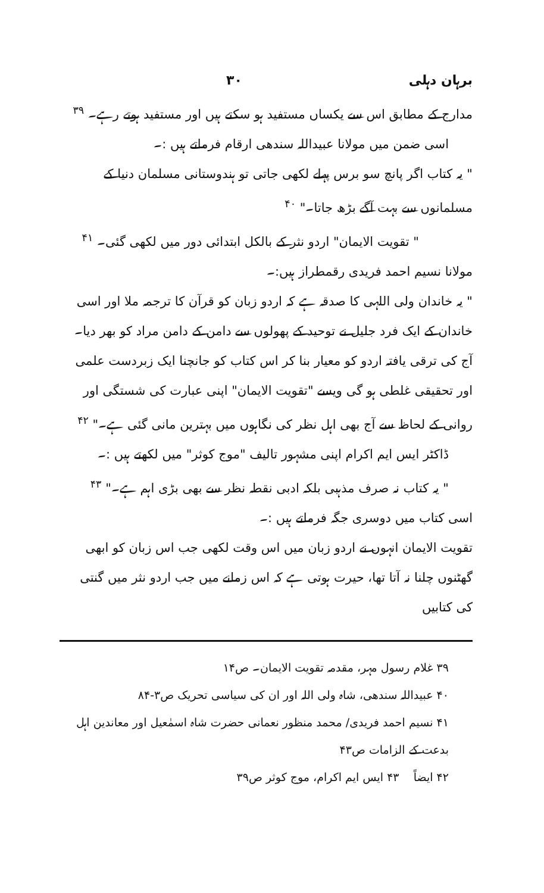برہان دہلی ۳۰
مدارج کے مطابق اس سے یکساں مستفید ہو سکتے ہیں اور مستفید ہوتے رہے۔ <sup>۳۹</sup>
اسی ضمن میں مولانا عبیداللہ سندھی ارقام فرماتے ہیں :۔
" یہ کتاب اگر پانچ سو برس پہلے لکھی جاتی تو ہندوستانی مسلمان دنیا کے مسلمانوں سے بہت آگے بڑھ جاتا۔" <sup>۴۰</sup>
" تقویت الایمان" اردو نثر کے بالکل ابتدائی دور میں لکھی گئی۔ <sup>۴۱</sup>
مولانا نسیم احمد فریدی رقمطراز ہیں:۔
" یہ خاندان ولی اللہی کا صدقہ ہے کہ اردو زبان کو قرآن کا ترجمہ ملا اور اسی خاندان کے ایک فرد جلیل نے توحید کے پھولوں سے دامن کے دامن مراد کو بھر دیا۔ آج کی ترقی یافتہ اردو کو معیار بنا کر اس کتاب کو جانچنا ایک زبردست علمی اور تحقیقی غلطی ہو گی ویسے "تقویت الایمان" اپنی عبارت کی شستگی اور روانی کے لحاظ سے آج بھی اہل نظر کی نگاہوں میں بہترین مانی گئی ہے۔" <sup>۴۲</sup>
ڈاکٹر ایس ایم اکرام اپنی مشہور تالیف "موج کوثر" میں لکھتے ہیں :۔
" یہ کتاب نہ صرف مذہبی بلکہ ادبی نقطہ نظر سے بھی بڑی اہم ہے۔" <sup>۴۳</sup>
اسی کتاب میں دوسری جگہ فرماتے ہیں :۔
تقویت الایمان انہوں نے اردو زبان میں اس وقت لکھی جب اس زبان کو ابھی گھٹنوں چلنا نہ آتا تھا، حیرت ہوتی ہے کہ اس زمانے میں جب اردو نثر میں گنتی کی کتابیں
۳۹ غلام رسول مہر، مقدمہ تقویت الایمان۔ ص۱۴
۴۰ عبیداللہ سندھی، شاہ ولی اللہ اور ان کی سیاسی تحریک ص۳-۸۴
۴۱ نسیم احمد فریدی/ محمد منظور نعمانی حضرت شاہ اسمٰعیل اور معاندین اہل بدعت کے الزامات ص۴۳
۴۲ ایضاً ۴۳ ایس ایم اکرام، موج کوثر ص۳۹